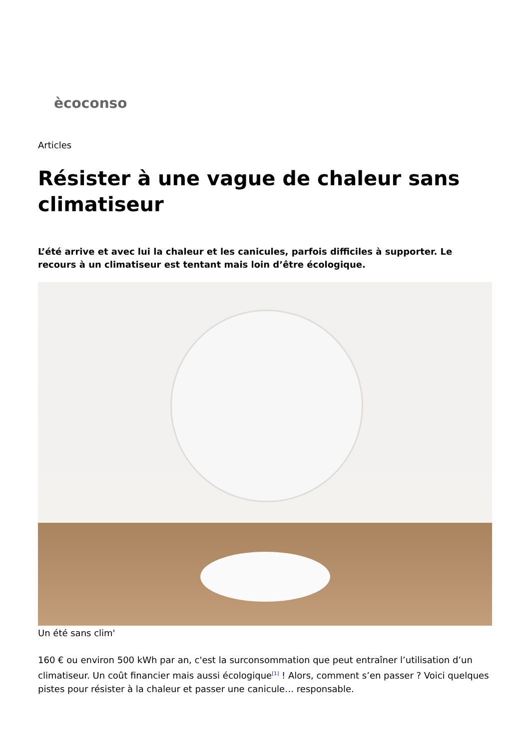ècoconso
Articles
Résister à une vague de chaleur sans climatiseur
L’été arrive et avec lui la chaleur et les canicules, parfois difficiles à supporter. Le recours à un climatiseur est tentant mais loin d’être écologique.
Un été sans clim'
160 € ou environ 500 kWh par an, c'est la surconsommation que peut entraîner l’utilisation d’un climatiseur. Un coût financier mais aussi écologique<sup>[1]</sup> ! Alors, comment s’en passer ? Voici quelques pistes pour résister à la chaleur et passer une canicule… responsable.